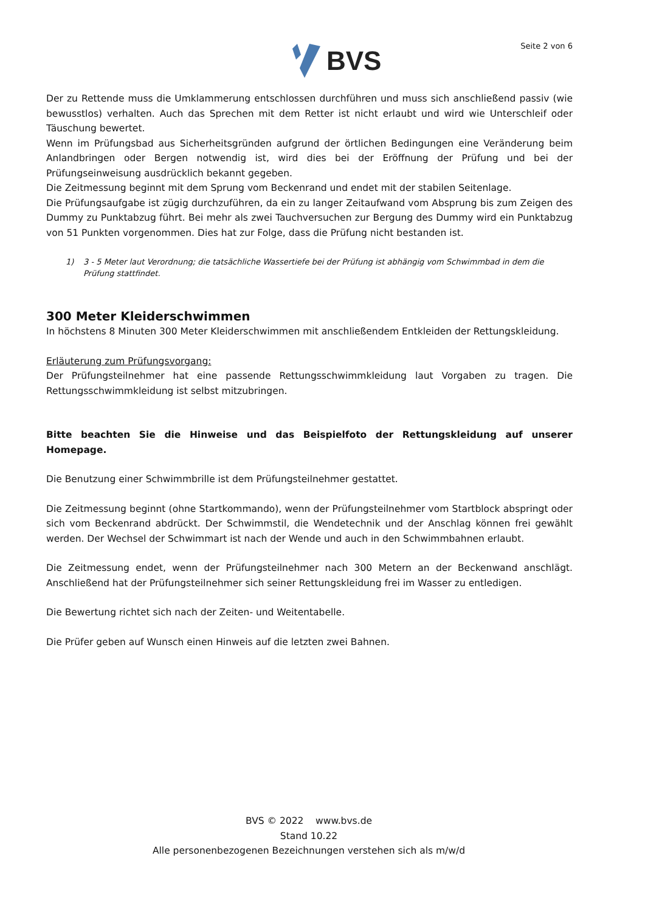BVS
Seite 2 von 6
Der zu Rettende muss die Umklammerung entschlossen durchführen und muss sich anschließend passiv (wie bewusstlos) verhalten. Auch das Sprechen mit dem Retter ist nicht erlaubt und wird wie Unterschleif oder Täuschung bewertet.
Wenn im Prüfungsbad aus Sicherheitsgründen aufgrund der örtlichen Bedingungen eine Veränderung beim Anlandbringen oder Bergen notwendig ist, wird dies bei der Eröffnung der Prüfung und bei der Prüfungseinweisung ausdrücklich bekannt gegeben.
Die Zeitmessung beginnt mit dem Sprung vom Beckenrand und endet mit der stabilen Seitenlage.
Die Prüfungsaufgabe ist zügig durchzuführen, da ein zu langer Zeitaufwand vom Absprung bis zum Zeigen des Dummy zu Punktabzug führt. Bei mehr als zwei Tauchversuchen zur Bergung des Dummy wird ein Punktabzug von 51 Punkten vorgenommen. Dies hat zur Folge, dass die Prüfung nicht bestanden ist.
1) 3 - 5 Meter laut Verordnung; die tatsächliche Wassertiefe bei der Prüfung ist abhängig vom Schwimmbad in dem die Prüfung stattfindet.
300 Meter Kleiderschwimmen
In höchstens 8 Minuten 300 Meter Kleiderschwimmen mit anschließendem Entkleiden der Rettungskleidung.
Erläuterung zum Prüfungsvorgang:
Der Prüfungsteilnehmer hat eine passende Rettungsschwimmkleidung laut Vorgaben zu tragen. Die Rettungsschwimmkleidung ist selbst mitzubringen.
Bitte beachten Sie die Hinweise und das Beispielfoto der Rettungskleidung auf unserer Homepage.
Die Benutzung einer Schwimmbrille ist dem Prüfungsteilnehmer gestattet.
Die Zeitmessung beginnt (ohne Startkommando), wenn der Prüfungsteilnehmer vom Startblock abspringt oder sich vom Beckenrand abdrückt. Der Schwimmstil, die Wendetechnik und der Anschlag können frei gewählt werden. Der Wechsel der Schwimmart ist nach der Wende und auch in den Schwimmbahnen erlaubt.
Die Zeitmessung endet, wenn der Prüfungsteilnehmer nach 300 Metern an der Beckenwand anschlägt. Anschließend hat der Prüfungsteilnehmer sich seiner Rettungskleidung frei im Wasser zu entledigen.
Die Bewertung richtet sich nach der Zeiten- und Weitentabelle.
Die Prüfer geben auf Wunsch einen Hinweis auf die letzten zwei Bahnen.
BVS © 2022 www.bvs.de
Stand 10.22
Alle personenbezogenen Bezeichnungen verstehen sich als m/w/d